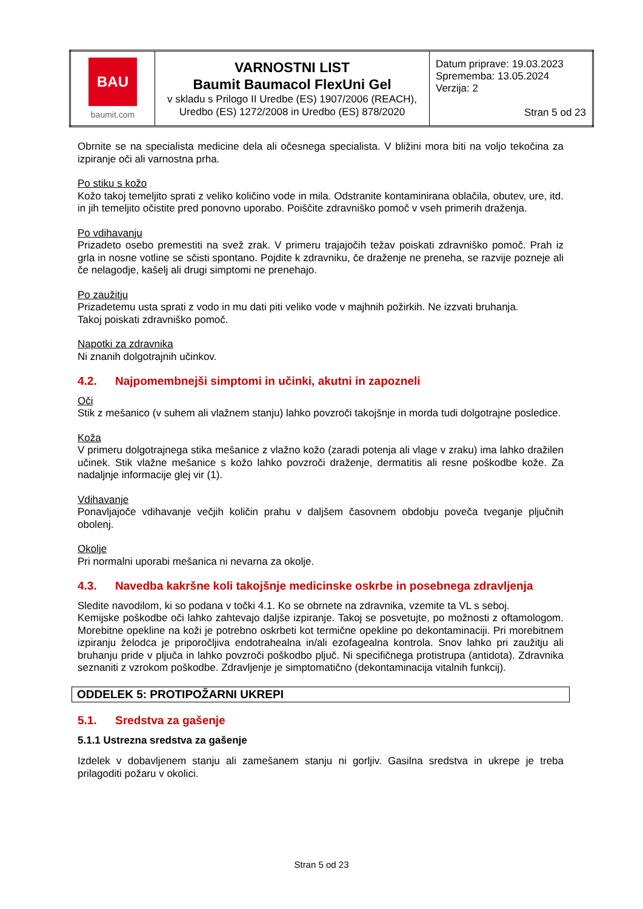| BAU baumit.com | VARNOSTNI LIST Baumit Baumacol FlexUni Gel v skladu s Prilogo II Uredbe (ES) 1907/2006 (REACH), Uredbo (ES) 1272/2008 in Uredbo (ES) 878/2020 | Datum priprave: 19.03.2023 Sprememba: 13.05.2024 Verzija: 2 Stran 5 od 23 |
Obrnite se na specialista medicine dela ali očesnega specialista. V bližini mora biti na voljo tekočina za izpiranje oči ali varnostna prha.
Po stiku s kožo
Kožo takoj temeljito sprati z veliko količino vode in mila. Odstranite kontaminirana oblačila, obutev, ure, itd. in jih temeljito očistite pred ponovno uporabo. Poiščite zdravniško pomoč v vseh primerih draženja.
Po vdihavanju
Prizadeto osebo premestiti na svež zrak. V primeru trajajočih težav poiskati zdravniško pomoč. Prah iz grla in nosne votline se sčisti spontano. Pojdite k zdravniku, če draženje ne preneha, se razvije pozneje ali če nelagodje, kašelj ali drugi simptomi ne prenehajo.
Po zaužitju
Prizadetemu usta sprati z vodo in mu dati piti veliko vode v majhnih požirkih. Ne izzvati bruhanja.
Takoj poiskati zdravniško pomoč.
Napotki za zdravnika
Ni znanih dolgotrajnih učinkov.
4.2. Najpomembnejši simptomi in učinki, akutni in zapozneli
Oči
Stik z mešanico (v suhem ali vlažnem stanju) lahko povzroči takojšnje in morda tudi dolgotrajne posledice.
Koža
V primeru dolgotrajnega stika mešanice z vlažno kožo (zaradi potenja ali vlage v zraku) ima lahko dražilen učinek. Stik vlažne mešanice s kožo lahko povzroči draženje, dermatitis ali resne poškodbe kože. Za nadaljnje informacije glej vir (1).
Vdihavanje
Ponavljajoče vdihavanje večjih količin prahu v daljšem časovnem obdobju poveča tveganje pljučnih obolenj.
Okolje
Pri normalni uporabi mešanica ni nevarna za okolje.
4.3. Navedba kakršne koli takojšnje medicinske oskrbe in posebnega zdravljenja
Sledite navodilom, ki so podana v točki 4.1. Ko se obrnete na zdravnika, vzemite ta VL s seboj.
Kemijske poškodbe oči lahko zahtevajo daljše izpiranje. Takoj se posvetujte, po možnosti z oftamologom. Morebitne opekline na koži je potrebno oskrbeti kot termične opekline po dekontaminaciji. Pri morebitnem izpiranju želodca je priporočljiva endotrahealna in/ali ezofagealna kontrola. Snov lahko pri zaužitju ali bruhanju pride v pljuča in lahko povzroči poškodbo pljuč. Ni specifičnega protistrupa (antidota). Zdravnika seznaniti z vzrokom poškodbe. Zdravljenje je simptomatično (dekontaminacija vitalnih funkcij).
ODDELEK 5: PROTIPOŽARNI UKREPI
5.1. Sredstva za gašenje
5.1.1 Ustrezna sredstva za gašenje
Izdelek v dobavljenem stanju ali zamešanem stanju ni gorljiv. Gasilna sredstva in ukrepe je treba prilagoditi požaru v okolici.
Stran 5 od 23